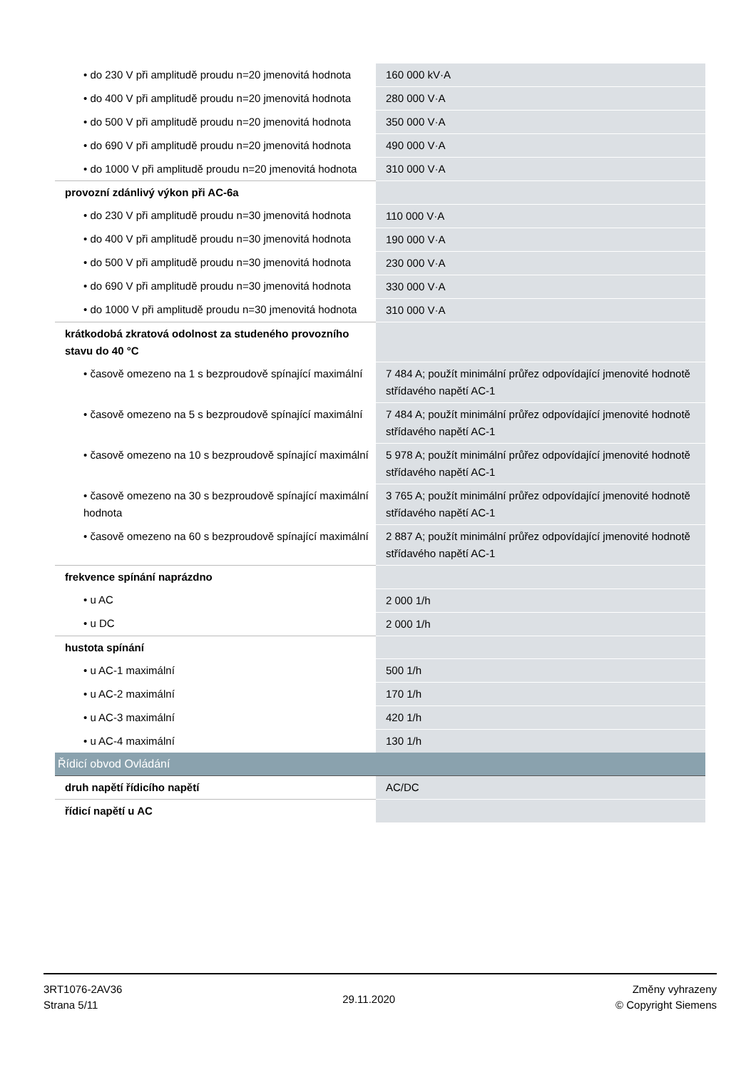| • do 230 V při amplitudě proudu n=20 jmenovitá hodnota | 160 000 kV·A |
| • do 400 V při amplitudě proudu n=20 jmenovitá hodnota | 280 000 V·A |
| • do 500 V při amplitudě proudu n=20 jmenovitá hodnota | 350 000 V·A |
| • do 690 V při amplitudě proudu n=20 jmenovitá hodnota | 490 000 V·A |
| • do 1000 V při amplitudě proudu n=20 jmenovitá hodnota | 310 000 V·A |
| provozní zdánlivý výkon při AC-6a | |
| • do 230 V při amplitudě proudu n=30 jmenovitá hodnota | 110 000 V·A |
| • do 400 V při amplitudě proudu n=30 jmenovitá hodnota | 190 000 V·A |
| • do 500 V při amplitudě proudu n=30 jmenovitá hodnota | 230 000 V·A |
| • do 690 V při amplitudě proudu n=30 jmenovitá hodnota | 330 000 V·A |
| • do 1000 V při amplitudě proudu n=30 jmenovitá hodnota | 310 000 V·A |
| krátkodobá zkratová odolnost za studeného provozního stavu do 40 °C | |
| • časově omezeno na 1 s bezproudově spínající maximální | 7 484 A; použít minimální průřez odpovídající jmenovité hodnotě střídavého napětí AC-1 |
| • časově omezeno na 5 s bezproudově spínající maximální | 7 484 A; použít minimální průřez odpovídající jmenovité hodnotě střídavého napětí AC-1 |
| • časově omezeno na 10 s bezproudově spínající maximální | 5 978 A; použít minimální průřez odpovídající jmenovité hodnotě střídavého napětí AC-1 |
| • časově omezeno na 30 s bezproudově spínající maximální hodnota | 3 765 A; použít minimální průřez odpovídající jmenovité hodnotě střídavého napětí AC-1 |
| • časově omezeno na 60 s bezproudově spínající maximální | 2 887 A; použít minimální průřez odpovídající jmenovité hodnotě střídavého napětí AC-1 |
| frekvence spínání naprázdno | |
| • u AC | 2 000 1/h |
| • u DC | 2 000 1/h |
| hustota spínání | |
| • u AC-1 maximální | 500 1/h |
| • u AC-2 maximální | 170 1/h |
| • u AC-3 maximální | 420 1/h |
| • u AC-4 maximální | 130 1/h |
| Řídicí obvod Ovládání | |
| druh napětí řídicího napětí | AC/DC |
| řídicí napětí u AC | |
3RT1076-2AV36
Strana 5/11
29.11.2020
Změny vyhrazeny
© Copyright Siemens